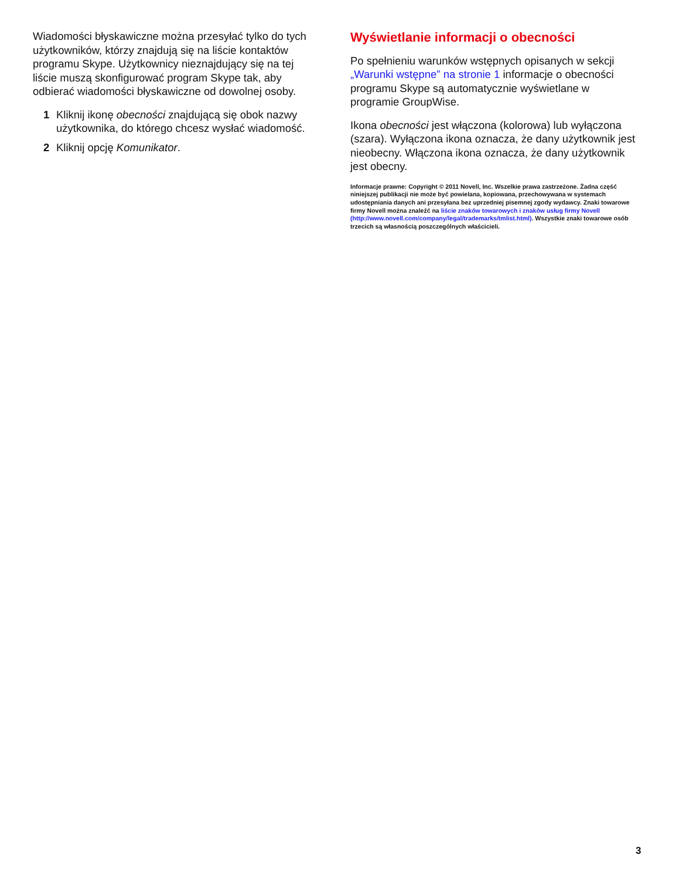Wiadomości błyskawiczne można przesyłać tylko do tych użytkowników, którzy znajdują się na liście kontaktów programu Skype. Użytkownicy nieznajdujący się na tej liście muszą skonfigurować program Skype tak, aby odbierać wiadomości błyskawiczne od dowolnej osoby.
1 Kliknij ikonę obecności znajdującą się obok nazwy użytkownika, do którego chcesz wysłać wiadomość.
2 Kliknij opcję Komunikator.
Wyświetlanie informacji o obecności
Po spełnieniu warunków wstępnych opisanych w sekcji „Warunki wstępne” na stronie 1 informacje o obecności programu Skype są automatycznie wyświetlane w programie GroupWise.
Ikona obecności jest włączona (kolorowa) lub wyłączona (szara). Wyłączona ikona oznacza, że dany użytkownik jest nieobecny. Włączona ikona oznacza, że dany użytkownik jest obecny.
Informacje prawne: Copyright © 2011 Novell, Inc. Wszelkie prawa zastrzeżone. Żadna część niniejszej publikacji nie może być powielana, kopiowana, przechowywana w systemach udostępniania danych ani przesyłana bez uprzedniej pisemnej zgody wydawcy. Znaki towarowe firmy Novell można znaleźć na liście znaków towarowych i znaków usług firmy Novell (http://www.novell.com/company/legal/trademarks/tmlist.html). Wszystkie znaki towarowe osób trzecich są własnością poszczególnych właścicieli.
3